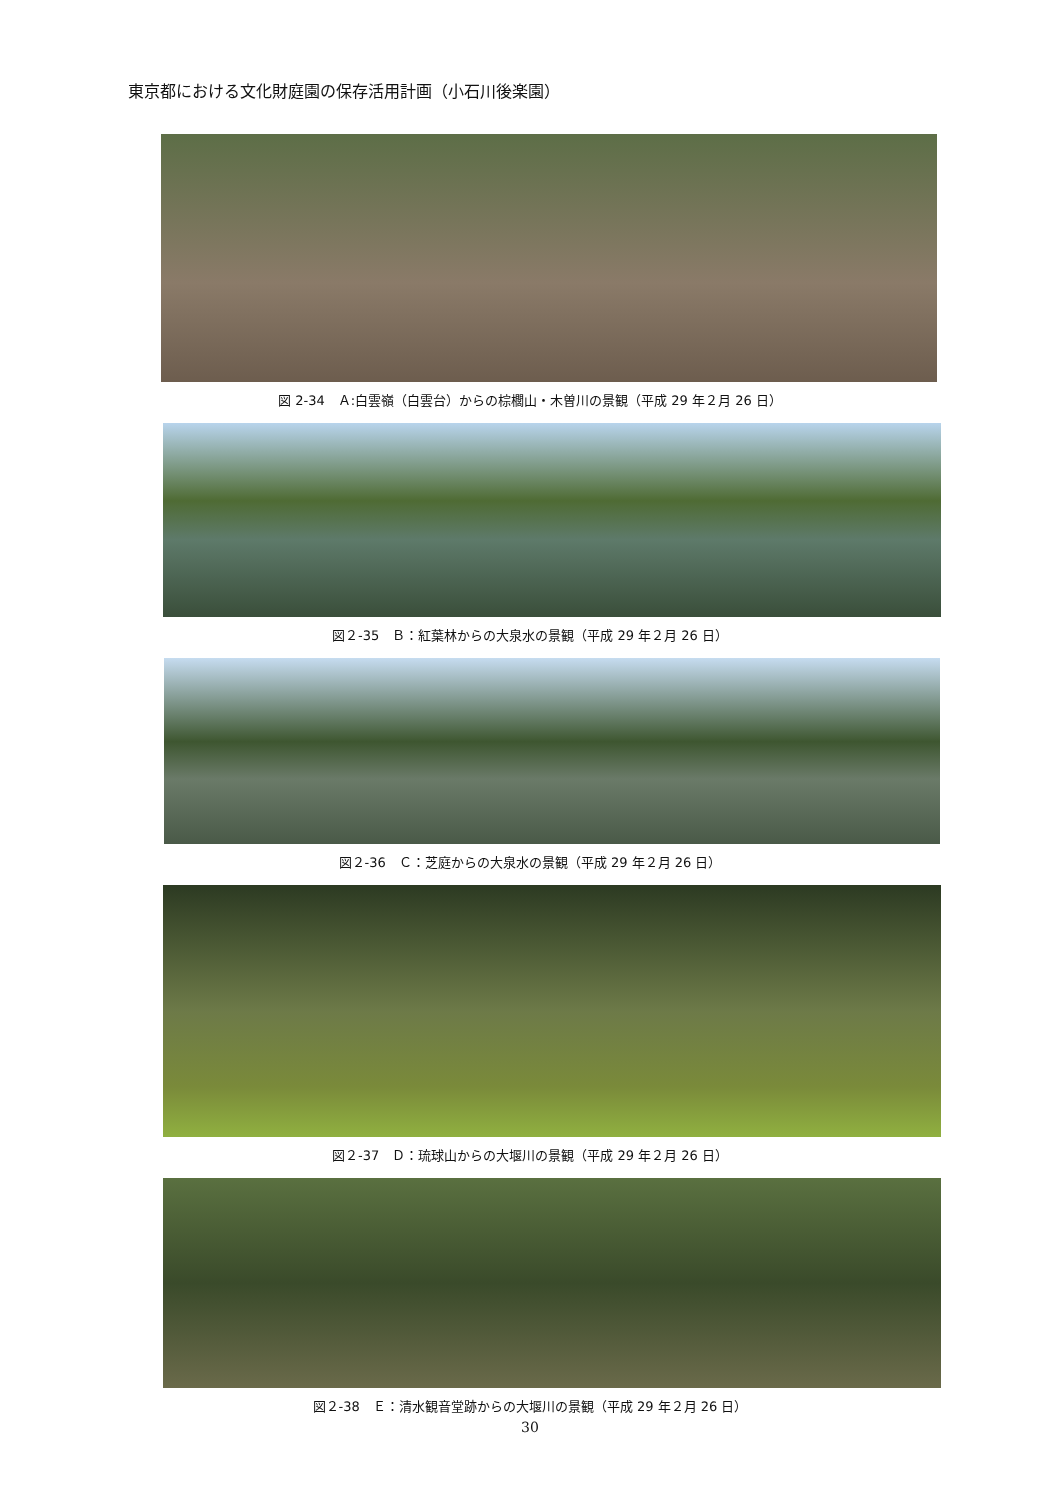東京都における文化財庭園の保存活用計画（小石川後楽園）
図 2-34　Ａ:白雲嶺（白雲台）からの棕櫚山・木曽川の景観（平成 29 年２月 26 日）
図２-35　Ｂ：紅葉林からの大泉水の景観（平成 29 年２月 26 日）
図２-36　Ｃ：芝庭からの大泉水の景観（平成 29 年２月 26 日）
図２-37　Ｄ：琉球山からの大堰川の景観（平成 29 年２月 26 日）
図２-38　Ｅ：清水観音堂跡からの大堰川の景観（平成 29 年２月 26 日）
30